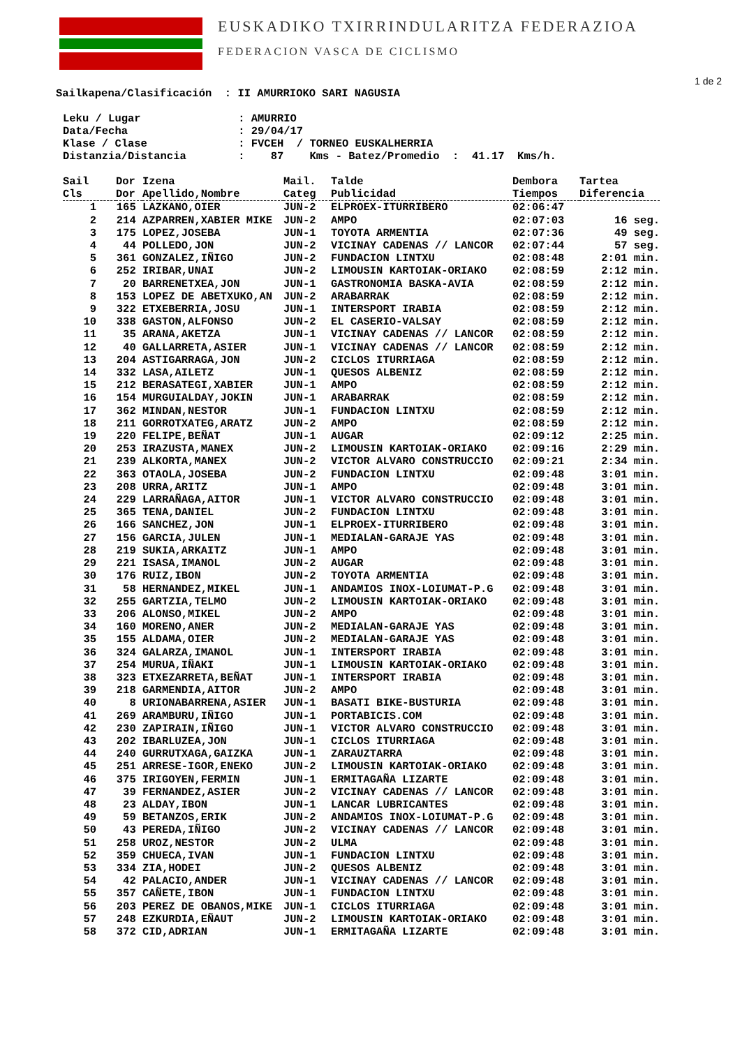EUSKADIKO TXIRRINDULARITZA FEDERAZIOA
FEDERACION VASCA DE CICLISMO
1 de 2
Sailkapena/Clasificación  : II AMURRIOKO SARI NAGUSIA
Leku / Lugar               : AMURRIO
Data/Fecha                 : 29/04/17
Klase / Clase              : FVCEH  / TORNEO EUSKALHERRIA
Distanzia/Distancia        :    87    Kms - Batez/Promedio  :  41.17  Kms/h.
| Sail | Dor | Izena | Mail. | Talde | Dembora | Tartea |
| --- | --- | --- | --- | --- | --- | --- |
| Cls | Dor | Apellido,Nombre | Categ | Publicidad | Tiempos | Diferencia |
| 1 | 165 | LAZKANO,OIER | JUN-2 | ELPROEX-ITURRIBERO | 02:06:47 | |
| 2 | 214 | AZPARREN,XABIER MIKE | JUN-2 | AMPO | 02:07:03 | 16 seg. |
| 3 | 175 | LOPEZ,JOSEBA | JUN-1 | TOYOTA ARMENTIA | 02:07:36 | 49 seg. |
| 4 | 44 | POLLEDO,JON | JUN-2 | VICINAY CADENAS // LANCOR | 02:07:44 | 57 seg. |
| 5 | 361 | GONZALEZ,IÑIGO | JUN-2 | FUNDACION LINTXU | 02:08:48 | 2:01 min. |
| 6 | 252 | IRIBAR,UNAI | JUN-2 | LIMOUSIN KARTOIAK-ORIAKO | 02:08:59 | 2:12 min. |
| 7 | 20 | BARRENETXEA,JON | JUN-1 | GASTRONOMIA BASKA-AVIA | 02:08:59 | 2:12 min. |
| 8 | 153 | LOPEZ DE ABETXUKO,AN | JUN-2 | ARABARRAK | 02:08:59 | 2:12 min. |
| 9 | 322 | ETXEBERRIA,JOSU | JUN-1 | INTERSPORT IRABIA | 02:08:59 | 2:12 min. |
| 10 | 338 | GASTON,ALFONSO | JUN-2 | EL CASERIO-VALSAY | 02:08:59 | 2:12 min. |
| 11 | 35 | ARANA,AKETZA | JUN-1 | VICINAY CADENAS // LANCOR | 02:08:59 | 2:12 min. |
| 12 | 40 | GALLARRETA,ASIER | JUN-1 | VICINAY CADENAS // LANCOR | 02:08:59 | 2:12 min. |
| 13 | 204 | ASTIGARRAGA,JON | JUN-2 | CICLOS ITURRIAGA | 02:08:59 | 2:12 min. |
| 14 | 332 | LASA,AILETZ | JUN-1 | QUESOS ALBENIZ | 02:08:59 | 2:12 min. |
| 15 | 212 | BERASATEGI,XABIER | JUN-1 | AMPO | 02:08:59 | 2:12 min. |
| 16 | 154 | MURGUIALDAY,JOKIN | JUN-1 | ARABARRAK | 02:08:59 | 2:12 min. |
| 17 | 362 | MINDAN,NESTOR | JUN-1 | FUNDACION LINTXU | 02:08:59 | 2:12 min. |
| 18 | 211 | GORROTXATEG,ARATZ | JUN-2 | AMPO | 02:08:59 | 2:12 min. |
| 19 | 220 | FELIPE,BEÑAT | JUN-1 | AUGAR | 02:09:12 | 2:25 min. |
| 20 | 253 | IRAZUSTA,MANEX | JUN-2 | LIMOUSIN KARTOIAK-ORIAKO | 02:09:16 | 2:29 min. |
| 21 | 239 | ALKORTA,MANEX | JUN-2 | VICTOR ALVARO CONSTRUCCIO | 02:09:21 | 2:34 min. |
| 22 | 363 | OTAOLA,JOSEBA | JUN-2 | FUNDACION LINTXU | 02:09:48 | 3:01 min. |
| 23 | 208 | URRA,ARITZ | JUN-1 | AMPO | 02:09:48 | 3:01 min. |
| 24 | 229 | LARRAÑAGA,AITOR | JUN-1 | VICTOR ALVARO CONSTRUCCIO | 02:09:48 | 3:01 min. |
| 25 | 365 | TENA,DANIEL | JUN-2 | FUNDACION LINTXU | 02:09:48 | 3:01 min. |
| 26 | 166 | SANCHEZ,JON | JUN-1 | ELPROEX-ITURRIBERO | 02:09:48 | 3:01 min. |
| 27 | 156 | GARCIA,JULEN | JUN-1 | MEDIALAN-GARAJE YAS | 02:09:48 | 3:01 min. |
| 28 | 219 | SUKIA,ARKAITZ | JUN-1 | AMPO | 02:09:48 | 3:01 min. |
| 29 | 221 | ISASA,IMANOL | JUN-2 | AUGAR | 02:09:48 | 3:01 min. |
| 30 | 176 | RUIZ,IBON | JUN-2 | TOYOTA ARMENTIA | 02:09:48 | 3:01 min. |
| 31 | 58 | HERNANDEZ,MIKEL | JUN-1 | ANDAMIOS INOX-LOIUMAT-P.G | 02:09:48 | 3:01 min. |
| 32 | 255 | GARTZIA,TELMO | JUN-2 | LIMOUSIN KARTOIAK-ORIAKO | 02:09:48 | 3:01 min. |
| 33 | 206 | ALONSO,MIKEL | JUN-2 | AMPO | 02:09:48 | 3:01 min. |
| 34 | 160 | MORENO,ANER | JUN-2 | MEDIALAN-GARAJE YAS | 02:09:48 | 3:01 min. |
| 35 | 155 | ALDAMA,OIER | JUN-2 | MEDIALAN-GARAJE YAS | 02:09:48 | 3:01 min. |
| 36 | 324 | GALARZA,IMANOL | JUN-1 | INTERSPORT IRABIA | 02:09:48 | 3:01 min. |
| 37 | 254 | MURUA,IÑAKI | JUN-1 | LIMOUSIN KARTOIAK-ORIAKO | 02:09:48 | 3:01 min. |
| 38 | 323 | ETXEZARRETA,BEÑAT | JUN-1 | INTERSPORT IRABIA | 02:09:48 | 3:01 min. |
| 39 | 218 | GARMENDIA,AITOR | JUN-2 | AMPO | 02:09:48 | 3:01 min. |
| 40 | 8 | URIONABARRENA,ASIER | JUN-1 | BASATI BIKE-BUSTURIA | 02:09:48 | 3:01 min. |
| 41 | 269 | ARAMBURU,IÑIGO | JUN-1 | PORTABICIS.COM | 02:09:48 | 3:01 min. |
| 42 | 230 | ZAPIRAIN,IÑIGO | JUN-1 | VICTOR ALVARO CONSTRUCCIO | 02:09:48 | 3:01 min. |
| 43 | 202 | IBARLUZEA,JON | JUN-1 | CICLOS ITURRIAGA | 02:09:48 | 3:01 min. |
| 44 | 240 | GURRUTXAGA,GAIZKA | JUN-1 | ZARAUZTARRA | 02:09:48 | 3:01 min. |
| 45 | 251 | ARRESE-IGOR,ENEKO | JUN-2 | LIMOUSIN KARTOIAK-ORIAKO | 02:09:48 | 3:01 min. |
| 46 | 375 | IRIGOYEN,FERMIN | JUN-1 | ERMITAGAÑA LIZARTE | 02:09:48 | 3:01 min. |
| 47 | 39 | FERNANDEZ,ASIER | JUN-2 | VICINAY CADENAS // LANCOR | 02:09:48 | 3:01 min. |
| 48 | 23 | ALDAY,IBON | JUN-1 | LANCAR LUBRICANTES | 02:09:48 | 3:01 min. |
| 49 | 59 | BETANZOS,ERIK | JUN-2 | ANDAMIOS INOX-LOIUMAT-P.G | 02:09:48 | 3:01 min. |
| 50 | 43 | PEREDA,IÑIGO | JUN-2 | VICINAY CADENAS // LANCOR | 02:09:48 | 3:01 min. |
| 51 | 258 | UROZ,NESTOR | JUN-2 | ULMA | 02:09:48 | 3:01 min. |
| 52 | 359 | CHUECA,IVAN | JUN-1 | FUNDACION LINTXU | 02:09:48 | 3:01 min. |
| 53 | 334 | ZIA,HODEI | JUN-2 | QUESOS ALBENIZ | 02:09:48 | 3:01 min. |
| 54 | 42 | PALACIO,ANDER | JUN-1 | VICINAY CADENAS // LANCOR | 02:09:48 | 3:01 min. |
| 55 | 357 | CAÑETE,IBON | JUN-1 | FUNDACION LINTXU | 02:09:48 | 3:01 min. |
| 56 | 203 | PEREZ DE OBANOS,MIKE | JUN-1 | CICLOS ITURRIAGA | 02:09:48 | 3:01 min. |
| 57 | 248 | EZKURDIA,EÑAUT | JUN-2 | LIMOUSIN KARTOIAK-ORIAKO | 02:09:48 | 3:01 min. |
| 58 | 372 | CID,ADRIAN | JUN-1 | ERMITAGAÑA LIZARTE | 02:09:48 | 3:01 min. |